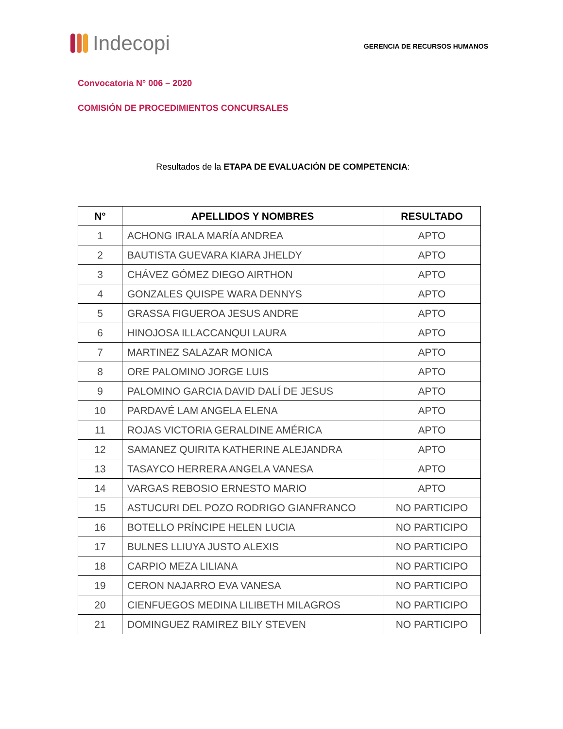Indecopi
GERENCIA DE RECURSOS HUMANOS
Convocatoria N° 006 – 2020
COMISIÓN DE PROCEDIMIENTOS CONCURSALES
Resultados de la ETAPA DE EVALUACIÓN DE COMPETENCIA:
| N° | APELLIDOS Y NOMBRES | RESULTADO |
| --- | --- | --- |
| 1 | ACHONG IRALA MARÍA ANDREA | APTO |
| 2 | BAUTISTA GUEVARA KIARA JHELDY | APTO |
| 3 | CHÁVEZ GÓMEZ DIEGO AIRTHON | APTO |
| 4 | GONZALES QUISPE WARA DENNYS | APTO |
| 5 | GRASSA FIGUEROA JESUS ANDRE | APTO |
| 6 | HINOJOSA ILLACCANQUI LAURA | APTO |
| 7 | MARTINEZ SALAZAR MONICA | APTO |
| 8 | ORE PALOMINO JORGE LUIS | APTO |
| 9 | PALOMINO GARCIA DAVID DALÍ DE JESUS | APTO |
| 10 | PARDAVÉ LAM ANGELA ELENA | APTO |
| 11 | ROJAS VICTORIA GERALDINE AMÉRICA | APTO |
| 12 | SAMANEZ QUIRITA KATHERINE ALEJANDRA | APTO |
| 13 | TASAYCO HERRERA ANGELA VANESA | APTO |
| 14 | VARGAS REBOSIO ERNESTO MARIO | APTO |
| 15 | ASTUCURI DEL POZO RODRIGO GIANFRANCO | NO PARTICIPO |
| 16 | BOTELLO PRÍNCIPE HELEN LUCIA | NO PARTICIPO |
| 17 | BULNES LLIUYA JUSTO ALEXIS | NO PARTICIPO |
| 18 | CARPIO MEZA LILIANA | NO PARTICIPO |
| 19 | CERON NAJARRO EVA VANESA | NO PARTICIPO |
| 20 | CIENFUEGOS MEDINA LILIBETH MILAGROS | NO PARTICIPO |
| 21 | DOMINGUEZ RAMIREZ BILY STEVEN | NO PARTICIPO |